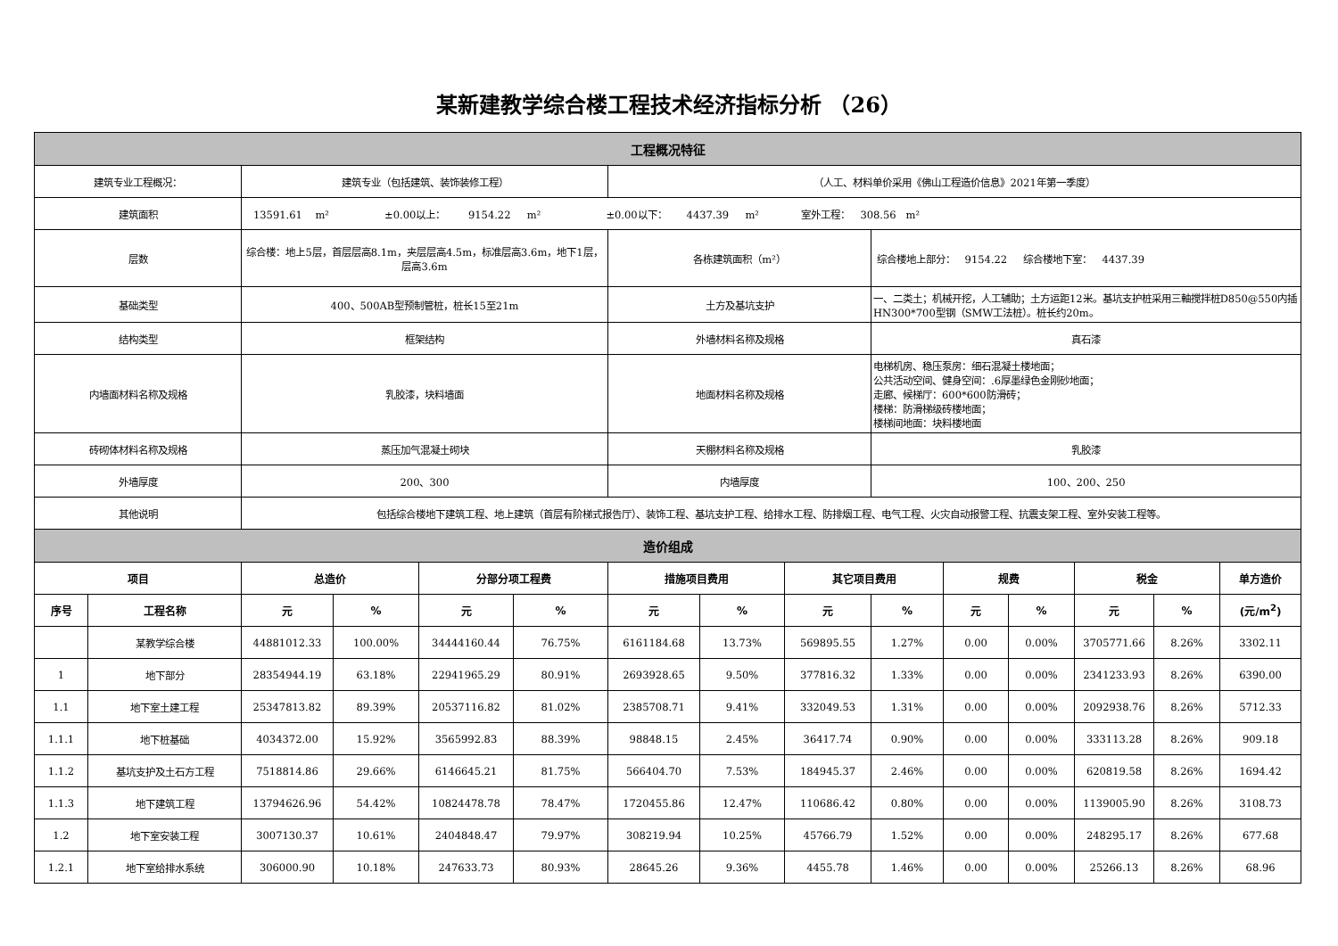某新建教学综合楼工程技术经济指标分析 （26）
| 工程概况特征 | | | | | | | | | | | | | | |
| 建筑专业工程概况： | | 建筑专业（包括建筑、装饰装修工程） | | | | （人工、材料单价采用《佛山工程造价信息》2021年第一季度） | | | | | | | | |
| 建筑面积 | | 13591.61 m² ±0.00以上： 9154.22 m² ±0.00以下： 4437.39 m² 室外工程： 308.56 m² | | | | | | | | | | | | |
| 层数 | | 综合楼：地上5层，首层层高8.1m，夹层层高4.5m，标准层高3.6m，地下1层，层高3.6m | | | | 各栋建筑面积（m²） | | | 综合楼地上部分： 9154.22 综合楼地下室： 4437.39 | | | | | |
| 基础类型 | | 400、500AB型预制管桩，桩长15至21m | | | | 土方及基坑支护 | | | 一、二类土；机械开挖，人工辅助；土方运距12米。基坑支护桩采用三軸搅拌桩D850@550内插HN300*700型钢（SMW工法桩）。桩长约20m。 | | | | | |
| 结构类型 | | 框架结构 | | | | 外墙材料名称及规格 | | | 真石漆 | | | | | |
| 内墙面材料名称及规格 | | 乳胶漆，块料墙面 | | | | 地面材料名称及规格 | | | 电梯机房、稳压泵房：细石混凝土楼地面； 公共活动空间、健身空间：.6厚墨绿色金刚砂地面； 走廊、候梯厅：600*600防滑砖； 楼梯：防滑梯级砖楼地面； 楼梯间地面：块料楼地面 | | | | | |
| 砖砌体材料名称及规格 | | 蒸压加气混凝土砌块 | | | | 天棚材料名称及规格 | | | 乳胶漆 | | | | | |
| 外墙厚度 | | 200、300 | | | | 内墙厚度 | | | 100、200、250 | | | | | |
| 其他说明 | | 包括综合楼地下建筑工程、地上建筑（首层有阶梯式报告厅）、装饰工程、基坑支护工程、给排水工程、防排烟工程、电气工程、火灾自动报警工程、抗震支架工程、室外安装工程等。 | | | | | | | | | | | | |
| 造价组成 | | | | | | | | | | | | | | |
| 项目 | | 总造价 | | 分部分项工程费 | | 措施项目费用 | | 其它项目费用 | | 规费 | | 税金 | | 单方造价 |
| 序号 | 工程名称 | 元 | % | 元 | % | 元 | % | 元 | % | 元 | % | 元 | % | (元/m<sup>2</sup>) |
| | 某教学综合楼 | 44881012.33 | 100.00% | 34444160.44 | 76.75% | 6161184.68 | 13.73% | 569895.55 | 1.27% | 0.00 | 0.00% | 3705771.66 | 8.26% | 3302.11 |
| 1 | 地下部分 | 28354944.19 | 63.18% | 22941965.29 | 80.91% | 2693928.65 | 9.50% | 377816.32 | 1.33% | 0.00 | 0.00% | 2341233.93 | 8.26% | 6390.00 |
| 1.1 | 地下室土建工程 | 25347813.82 | 89.39% | 20537116.82 | 81.02% | 2385708.71 | 9.41% | 332049.53 | 1.31% | 0.00 | 0.00% | 2092938.76 | 8.26% | 5712.33 |
| 1.1.1 | 地下桩基础 | 4034372.00 | 15.92% | 3565992.83 | 88.39% | 98848.15 | 2.45% | 36417.74 | 0.90% | 0.00 | 0.00% | 333113.28 | 8.26% | 909.18 |
| 1.1.2 | 基坑支护及土石方工程 | 7518814.86 | 29.66% | 6146645.21 | 81.75% | 566404.70 | 7.53% | 184945.37 | 2.46% | 0.00 | 0.00% | 620819.58 | 8.26% | 1694.42 |
| 1.1.3 | 地下建筑工程 | 13794626.96 | 54.42% | 10824478.78 | 78.47% | 1720455.86 | 12.47% | 110686.42 | 0.80% | 0.00 | 0.00% | 1139005.90 | 8.26% | 3108.73 |
| 1.2 | 地下室安装工程 | 3007130.37 | 10.61% | 2404848.47 | 79.97% | 308219.94 | 10.25% | 45766.79 | 1.52% | 0.00 | 0.00% | 248295.17 | 8.26% | 677.68 |
| 1.2.1 | 地下室给排水系统 | 306000.90 | 10.18% | 247633.73 | 80.93% | 28645.26 | 9.36% | 4455.78 | 1.46% | 0.00 | 0.00% | 25266.13 | 8.26% | 68.96 |